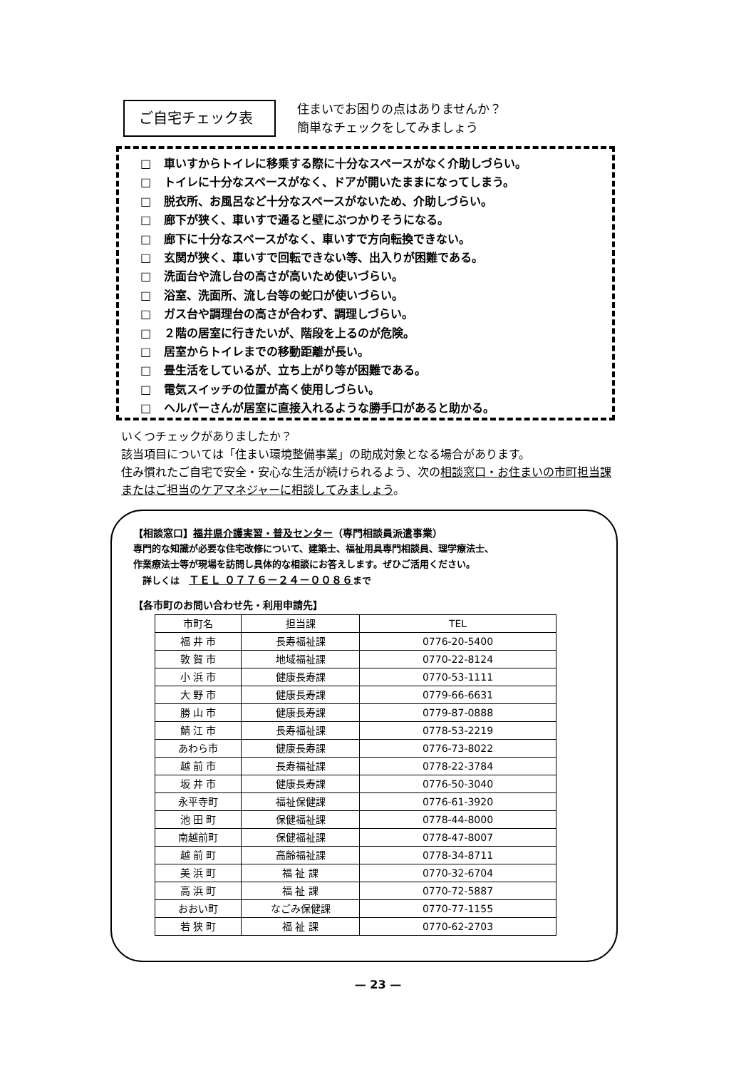ご自宅チェック表
住まいでお困りの点はありませんか？
簡単なチェックをしてみましょう
□ 車いすからトイレに移乗する際に十分なスペースがなく介助しづらい。
□ トイレに十分なスペースがなく、ドアが開いたままになってしまう。
□ 脱衣所、お風呂など十分なスペースがないため、介助しづらい。
□ 廊下が狭く、車いすで通ると壁にぶつかりそうになる。
□ 廊下に十分なスペースがなく、車いすで方向転換できない。
□ 玄関が狭く、車いすで回転できない等、出入りが困難である。
□ 洗面台や流し台の高さが高いため使いづらい。
□ 浴室、洗面所、流し台等の蛇口が使いづらい。
□ ガス台や調理台の高さが合わず、調理しづらい。
□ ２階の居室に行きたいが、階段を上るのが危険。
□ 居室からトイレまでの移動距離が長い。
□ 畳生活をしているが、立ち上がり等が困難である。
□ 電気スイッチの位置が高く使用しづらい。
□ ヘルパーさんが居室に直接入れるような勝手口があると助かる。
いくつチェックがありましたか？
該当項目については「住まい環境整備事業」の助成対象となる場合があります。
住み慣れたご自宅で安全・安心な生活が続けられるよう、次の相談窓口・お住まいの市町担当課またはご担当のケアマネジャーに相談してみましょう。
【相談窓口】福井県介護実習・普及センター（専門相談員派遣事業）
専門的な知識が必要な住宅改修について、建築士、福祉用具専門相談員、理学療法士、
作業療法士等が現場を訪問し具体的な相談にお答えします。ぜひご活用ください。
　詳しくは　ＴＥＬ ０７７６－２４－００８６まで
【各市町のお問い合わせ先・利用申請先】
| 市町名 | 担当課 | TEL |
| --- | --- | --- |
| 福 井 市 | 長寿福祉課 | 0776-20-5400 |
| 敦 賀 市 | 地域福祉課 | 0770-22-8124 |
| 小 浜 市 | 健康長寿課 | 0770-53-1111 |
| 大 野 市 | 健康長寿課 | 0779-66-6631 |
| 勝 山 市 | 健康長寿課 | 0779-87-0888 |
| 鯖 江 市 | 長寿福祉課 | 0778-53-2219 |
| あわら市 | 健康長寿課 | 0776-73-8022 |
| 越 前 市 | 長寿福祉課 | 0778-22-3784 |
| 坂 井 市 | 健康長寿課 | 0776-50-3040 |
| 永平寺町 | 福祉保健課 | 0776-61-3920 |
| 池 田 町 | 保健福祉課 | 0778-44-8000 |
| 南越前町 | 保健福祉課 | 0778-47-8007 |
| 越 前 町 | 高齢福祉課 | 0778-34-8711 |
| 美 浜 町 | 福 祉 課 | 0770-32-6704 |
| 高 浜 町 | 福 祉 課 | 0770-72-5887 |
| おおい町 | なごみ保健課 | 0770-77-1155 |
| 若 狭 町 | 福 祉 課 | 0770-62-2703 |
— 23 —